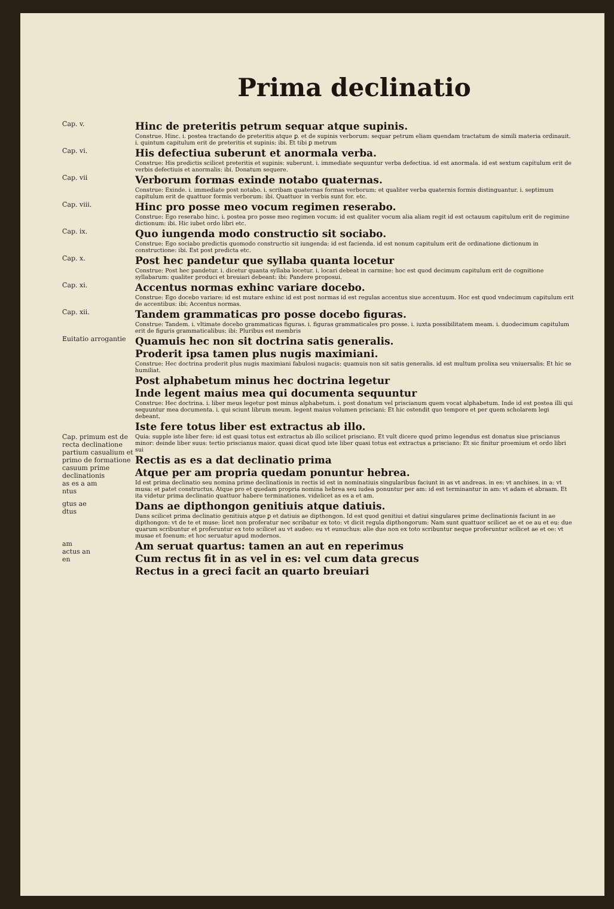Prima declinatio
Cap. v.
Hinc de preteritis petrum sequar atque supinis.
Construe. Hinc. i. postea tractando de preteritis atque ꝑ. et de supinis verborum: sequar petrum eliam quendam tractatum de simili materia ordinauit. i. quintum capitulum erit de preteritis et supinis: ibi. Et tibi ꝑ metrum
Cap. vi.
His defectiua suberunt et anormala verba.
Construe: His predictis scilicet preteritis et supinis: suberunt. i. immediate sequuntur verba defectiua. id est anormala. id est sextum capitulum erit de verbis defectiuis et anormalis: ibi. Donatum sequere.
Cap. vii
Verborum formas exinde notabo quaternas.
Construe: Exinde. i. immediate post notabo. i. scribam quaternas formas verborum: et qualiter verba quaternis formis distinguantur. i. septimum capitulum erit de quattuor formis verborum: ibi. Quattuor in verbis sunt for. etc.
Cap. viii.
Hinc pro posse meo vocum regimen reserabo.
Construe: Ego reserabo hinc. i. postea pro posse meo regimen vocum: id est qualiter vocum alia aliam regit id est octauum capitulum erit de regimine dictionum: ibi. Hic iubet ordo libri etc.
Cap. ix.
Quo iungenda modo constructio sit sociabo.
Construe: Ego sociabo predictis quomodo constructio sit iungenda: id est facienda. id est nonum capitulum erit de ordinatione dictionum in constructione: ibi. Est post predicta etc.
Cap. x.
Post hec pandetur que syllaba quanta locetur
Construe: Post hec pandetur. i. dicetur quanta syllaba locetur. i. locari debeat in carmine: hoc est quod decimum capitulum erit de cognitione syllabarum: qualiter produci et breuiari debeant: ibi: Pandere proposui.
Cap. xi.
Accentus normas exhinc variare docebo.
Construe: Ego docebo variare: id est mutare exhinc id est post normas id est regulas accentus siue accentuum. Hoc est quod vndecimum capitulum erit de accentibus: ibi: Accentus normas.
Cap. xii.
Tandem grammaticas pro posse docebo figuras.
Construe: Tandem. i. vltimate docebo grammaticas figuras. i. figuras grammaticales pro posse. i. iuxta possibilitatem meam. i. duodecimum capitulum erit de figuris grammaticalibus: ibi: Pluribus est membris
Euitatio arrogantie
Quamuis hec non sit doctrina satis generalis.
Proderit ipsa tamen plus nugis maximiani.
Construe: Hec doctrina proderit plus nugis maximiani fabulosi nugacis: quamuis non sit satis generalis. id est multum prolixa seu vniuersalis: Et hic se humiliat.
Post alphabetum minus hec doctrina legetur
Inde legent maius mea qui documenta sequuntur
Construe: Hec doctrina. i. liber meus legetur post minus alphabetum. i. post donatum vel priscianum quem vocat alphabetum. Inde id est postea illi qui sequuntur mea documenta. i. qui sciunt librum meum. legent maius volumen prisciani: Et hic ostendit quo tempore et per quem scholarem legi debeant.
Iste fere totus liber est extractus ab illo.
Cap. primum est de recta declinatione partium casualium et primo de formatione casuum prime declinationis
as es a am
ntus
Quia: supple iste liber fere: id est quasi totus est extractus ab illo scilicet prisciano. Et vult dicere quod primo legendus est donatus siue priscianus minor: deinde liber suus: tertio priscianus maior. quasi dicat quod iste liber quasi totus est extractus a prisciano: Et sic finitur proemium et ordo libri sui
Rectis as es a dat declinatio prima
Atque per am propria quedam ponuntur hebrea.
Id est prima declinatio seu nomina prime declinationis in rectis id est in nominatiuis singularibus faciunt in as vt andreas. in es: vt anchises. in a: vt musa: et patet constructus. Atque pro et quedam propria nomina hebrea seu iudea ponuntur per am: id est terminantur in am: vt adam et abraam. Et ita videtur prima declinatio quattuor habere terminationes. videlicet as es a et am.
gtus ae
dtus
Dans ae dipthongon genitiuis atque datiuis.
Dans scilicet prima declinatio genitiuis atque ꝑ et datiuis ae dipthongon. Id est quod genitiui et datiui singulares prime declinationis faciunt in ae dipthongon: vt de te et muse: licet non proferatur nec scribatur ex toto: vt dicit regula dipthongorum: Nam sunt quattuor scilicet ae et oe au et eu: due quarum scribuntur et proferuntur ex toto scilicet au vt audeo: eu vt eunuchus: alie due non ex toto scribuntur neque proferuntur scilicet ae et oe: vt musae et foenum: et hoc seruatur apud modernos.
am
actus an
en
Am seruat quartus: tamen an aut en reperimus
Cum rectus fit in as vel in es: vel cum data grecus
Rectus in a greci facit an quarto breuiari